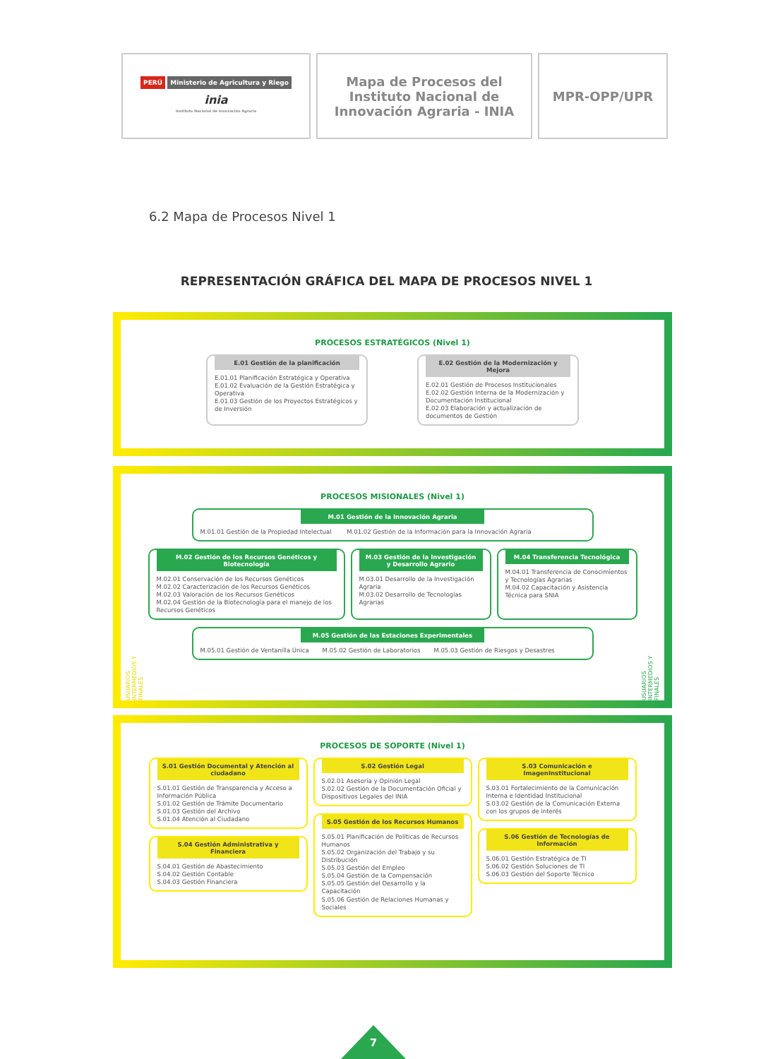| PERÚ Ministerio de Agricultura y Riego inia Instituto Nacional de Innovación Agraria | Mapa de Procesos del Instituto Nacional de Innovación Agraria - INIA | MPR-OPP/UPR |
6.2 Mapa de Procesos Nivel 1
REPRESENTACIÓN GRÁFICA DEL MAPA DE PROCESOS NIVEL 1
PROCESOS ESTRATÉGICOS (Nivel 1)
E.01 Gestión de la planificación
E.01.01 Planificación Estratégica y Operativa
E.01.02 Evaluación de la Gestión Estratégica y Operativa
E.01.03 Gestión de los Proyectos Estratégicos y de Inversión
E.02 Gestión de la Modernización y Mejora
E.02.01 Gestión de Procesos Institucionales
E.02.02 Gestión Interna de la Modernización y Documentación Institucional
E.02.03 Elaboración y actualización de documentos de Gestión
PROCESOS MISIONALES (Nivel 1)
USUARIOS INTERMEDIOS Y FINALES
USUARIOS INTERMEDIOS Y FINALES
M.01 Gestión de la Innovación Agraria
M.01.01 Gestión de la Propiedad Intelectual M.01.02 Gestión de la Información para la Innovación Agraria
M.02 Gestión de los Recursos Genéticos y Biotecnología
M.02.01 Conservación de los Recursos Genéticos
M.02.02 Caracterización de los Recursos Genéticos
M.02.03 Valoración de los Recursos Genéticos
M.02.04 Gestión de la Biotecnología para el manejo de los Recursos Genéticos
M.03 Gestión de la Investigación y Desarrollo Agrario
M.03.01 Desarrollo de la Investigación Agraria
M.03.02 Desarrollo de Tecnologías Agrarias
M.04 Transferencia Tecnológica
M.04.01 Transferencia de Conocimientos y Tecnologías Agrarias
M.04.02 Capacitación y Asistencia Técnica para SNIA
M.05 Gestión de las Estaciones Experimentales
M.05.01 Gestión de Ventanilla Única M.05.02 Gestión de Laboratorios M.05.03 Gestión de Riesgos y Desastres
PROCESOS DE SOPORTE (Nivel 1)
S.01 Gestión Documental y Atención al ciudadano
S.01.01 Gestión de Transparencia y Acceso a Información Pública
S.01.02 Gestión de Trámite Documentario
S.01.03 Gestión del Archivo
S.01.04 Atención al Ciudadano
S.04 Gestión Administrativa y Financiera
S.04.01 Gestión de Abastecimiento
S.04.02 Gestión Contable
S.04.03 Gestión Financiera
S.02 Gestión Legal
S.02.01 Asesoría y Opinión Legal
S.02.02 Gestión de la Documentación Oficial y Dispositivos Legales del INIA
S.05 Gestión de los Recursos Humanos
S.05.01 Planificación de Políticas de Recursos Humanos
S.05.02 Organización del Trabajo y su Distribución
S.05.03 Gestión del Empleo
S.05.04 Gestión de la Compensación
S.05.05 Gestión del Desarrollo y la Capacitación
S.05.06 Gestión de Relaciones Humanas y Sociales
S.03 Comunicación e ImagenInstitucional
S.03.01 Fortalecimiento de la Comunicación Interna e Identidad Institucional
S.03.02 Gestión de la Comunicación Externa con los grupos de interés
S.06 Gestión de Tecnologías de Información
S.06.01 Gestión Estratégica de TI
S.06.02 Gestión Soluciones de TI
S.06.03 Gestión del Soporte Técnico
7